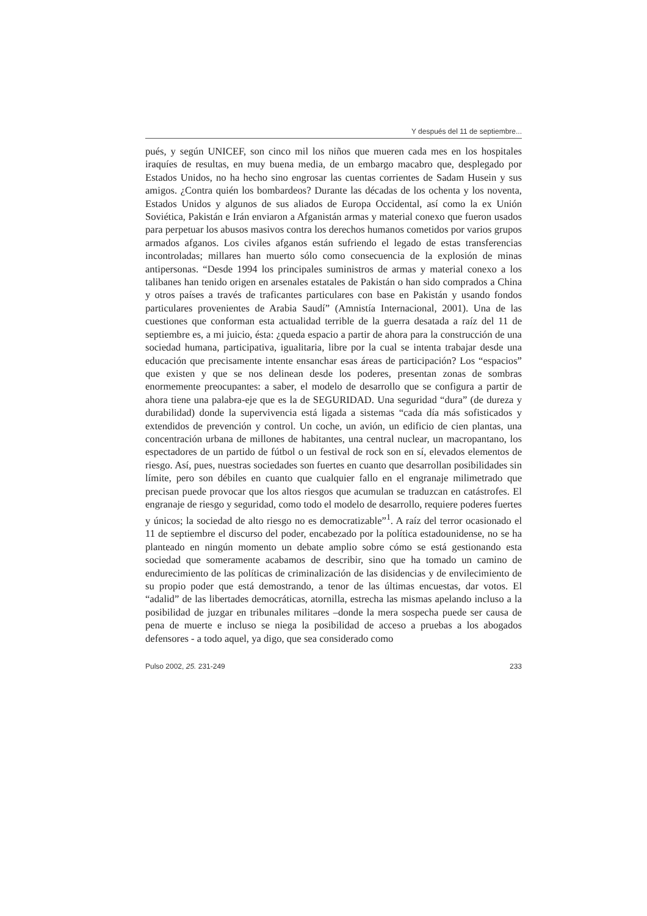Y después del 11 de septiembre...
pués, y según UNICEF, son cinco mil los niños que mueren cada mes en los hospitales iraquíes de resultas, en muy buena media, de un embargo macabro que, desplegado por Estados Unidos, no ha hecho sino engrosar las cuentas corrientes de Sadam Husein y sus amigos. ¿Contra quién los bombardeos? Durante las décadas de los ochenta y los noventa, Estados Unidos y algunos de sus aliados de Europa Occidental, así como la ex Unión Soviética, Pakistán e Irán enviaron a Afganistán armas y material conexo que fueron usados para perpetuar los abusos masivos contra los derechos humanos cometidos por varios grupos armados afganos. Los civiles afganos están sufriendo el legado de estas transferencias incontroladas; millares han muerto sólo como consecuencia de la explosión de minas antipersonas. “Desde 1994 los principales suministros de armas y material conexo a los talibanes han tenido origen en arsenales estatales de Pakistán o han sido comprados a China y otros países a través de traficantes particulares con base en Pakistán y usando fondos particulares provenientes de Arabia Saudí” (Amnistía Internacional, 2001). Una de las cuestiones que conforman esta actualidad terrible de la guerra desatada a raíz del 11 de septiembre es, a mi juicio, ésta: ¿queda espacio a partir de ahora para la construcción de una sociedad humana, participativa, igualitaria, libre por la cual se intenta trabajar desde una educación que precisamente intente ensanchar esas áreas de participación? Los “espacios” que existen y que se nos delinean desde los poderes, presentan zonas de sombras enormemente preocupantes: a saber, el modelo de desarrollo que se configura a partir de ahora tiene una palabra-eje que es la de SEGURIDAD. Una seguridad “dura” (de dureza y durabilidad) donde la supervivencia está ligada a sistemas “cada día más sofisticados y extendidos de prevención y control. Un coche, un avión, un edificio de cien plantas, una concentración urbana de millones de habitantes, una central nuclear, un macropantano, los espectadores de un partido de fútbol o un festival de rock son en sí, elevados elementos de riesgo. Así, pues, nuestras sociedades son fuertes en cuanto que desarrollan posibilidades sin límite, pero son débiles en cuanto que cualquier fallo en el engranaje milimetrado que precisan puede provocar que los altos riesgos que acumulan se traduzcan en catástrofes. El engranaje de riesgo y seguridad, como todo el modelo de desarrollo, requiere poderes fuertes y únicos; la sociedad de alto riesgo no es democratizable”<sup>1</sup>. A raíz del terror ocasionado el 11 de septiembre el discurso del poder, encabezado por la política estadounidense, no se ha planteado en ningún momento un debate amplio sobre cómo se está gestionando esta sociedad que someramente acabamos de describir, sino que ha tomado un camino de endurecimiento de las políticas de criminalización de las disidencias y de envilecimiento de su propio poder que está demostrando, a tenor de las últimas encuestas, dar votos. El “adalid” de las libertades democráticas, atornilla, estrecha las mismas apelando incluso a la posibilidad de juzgar en tribunales militares –donde la mera sospecha puede ser causa de pena de muerte e incluso se niega la posibilidad de acceso a pruebas a los abogados defensores - a todo aquel, ya digo, que sea considerado como
Pulso 2002, 25. 231-249 233